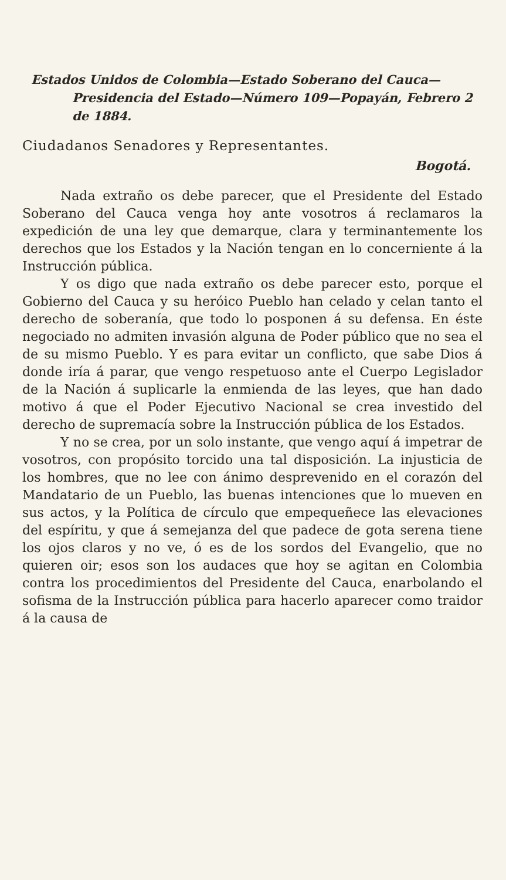Estados Unidos de Colombia—Estado Soberano del Cauca— Presidencia del Estado—Número 109—Popayán, Febrero 2 de 1884.
Ciudadanos Senadores y Representantes.
Bogotá.
Nada extraño os debe parecer, que el Presidente del Estado Soberano del Cauca venga hoy ante vosotros á reclamaros la expedición de una ley que demarque, clara y terminantemente los derechos que los Estados y la Nación tengan en lo concerniente á la Instrucción pública.
Y os digo que nada extraño os debe parecer esto, porque el Gobierno del Cauca y su heróico Pueblo han celado y celan tanto el derecho de soberanía, que todo lo posponen á su defensa. En éste negociado no admiten invasión alguna de Poder público que no sea el de su mismo Pueblo. Y es para evitar un conflicto, que sabe Dios á donde iría á parar, que vengo respetuoso ante el Cuerpo Legislador de la Nación á suplicarle la enmienda de las leyes, que han dado motivo á que el Poder Ejecutivo Nacional se crea investido del derecho de supremacía sobre la Instrucción pública de los Estados.
Y no se crea, por un solo instante, que vengo aquí á impetrar de vosotros, con propósito torcido una tal disposición. La injusticia de los hombres, que no lee con ánimo desprevenido en el corazón del Mandatario de un Pueblo, las buenas intenciones que lo mueven en sus actos, y la Política de círculo que empequeñece las elevaciones del espíritu, y que á semejanza del que padece de gota serena tiene los ojos claros y no ve, ó es de los sordos del Evangelio, que no quieren oir; esos son los audaces que hoy se agitan en Colombia contra los procedimientos del Presidente del Cauca, enarbolando el sofisma de la Instrucción pública para hacerlo aparecer como traidor á la causa de